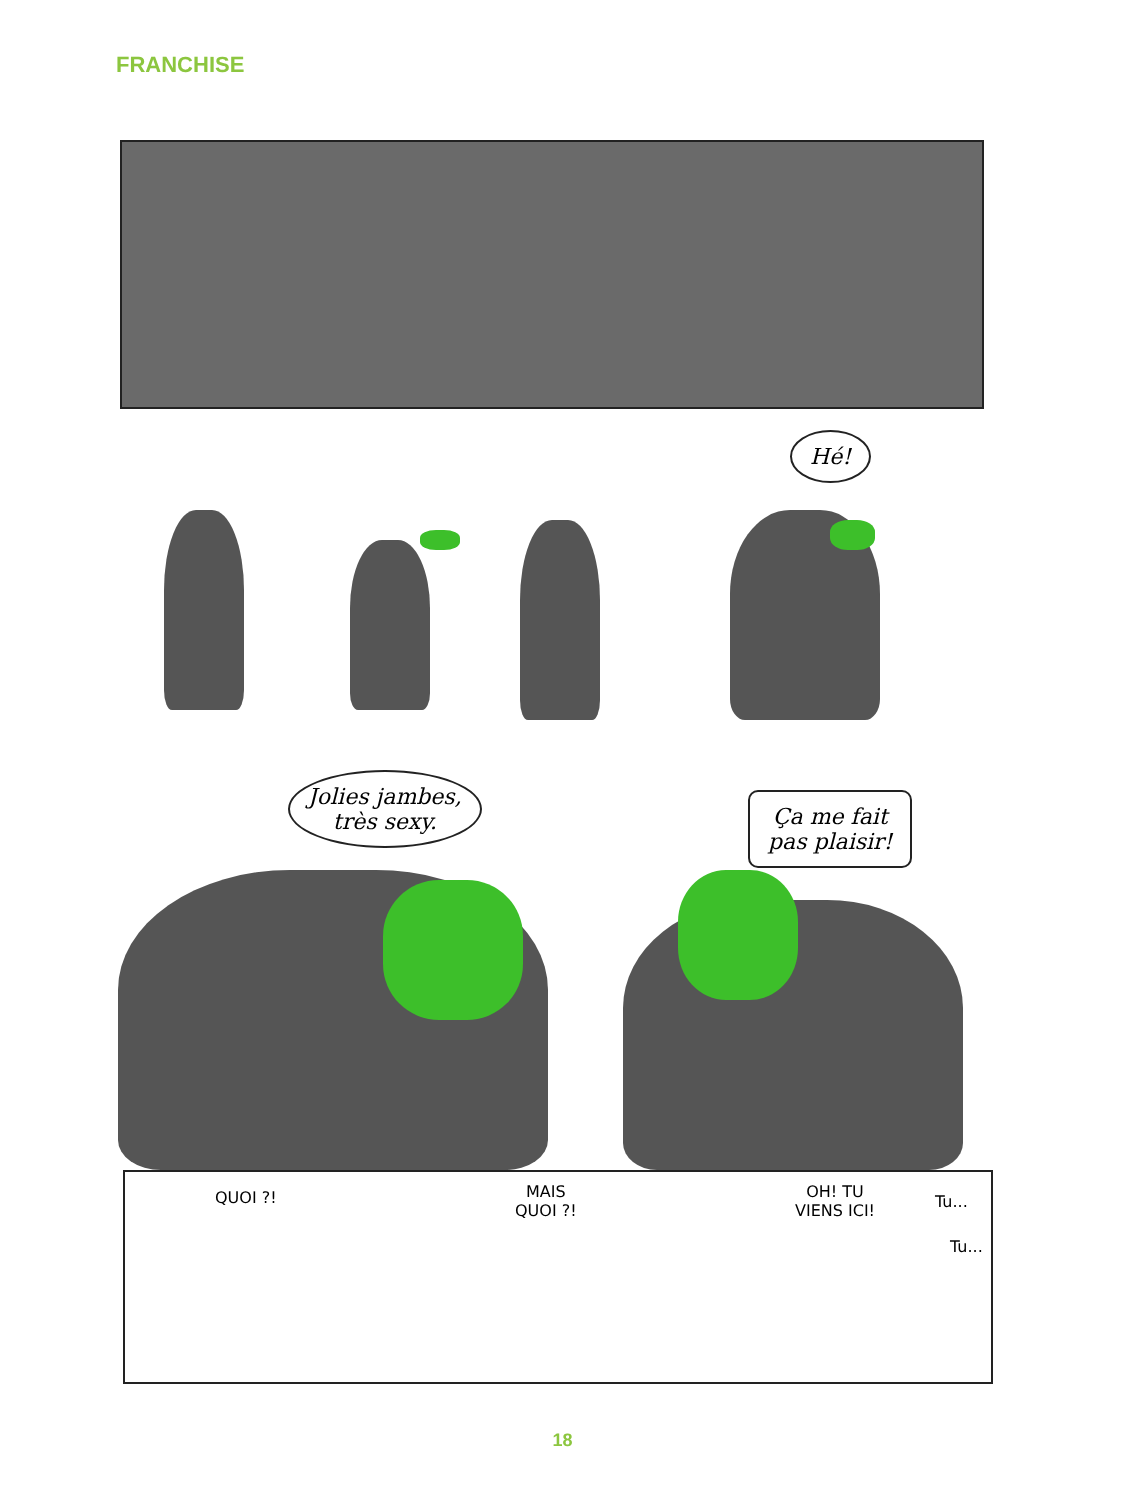FRANCHISE
Hé!
Jolies jambes,
très sexy.
Ça me fait
pas plaisir!
QUOI ?!
MAIS
QUOI ?!
OH! TU
VIENS ICI!
Tu...
Tu...
18